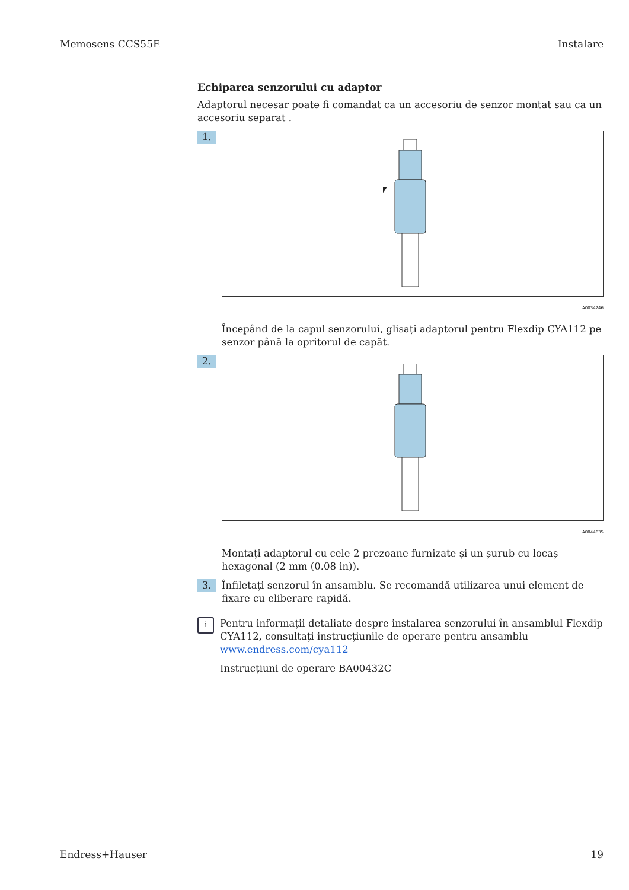Memosens CCS55E Instalare
Echiparea senzorului cu adaptor
Adaptorul necesar poate fi comandat ca un accesoriu de senzor montat sau ca un accesoriu separat .
1.
A0034246
Începând de la capul senzorului, glisați adaptorul pentru Flexdip CYA112 pe senzor până la opritorul de capăt.
2.
A0044635
Montați adaptorul cu cele 2 prezoane furnizate și un șurub cu locaș hexagonal (2 mm (0.08 in)).
3.
Înfiletați senzorul în ansamblu. Se recomandă utilizarea unui element de fixare cu eliberare rapidă.
i
Pentru informații detaliate despre instalarea senzorului în ansamblul Flexdip CYA112, consultați instrucțiunile de operare pentru ansamblu www.endress.com/cya112
Instrucțiuni de operare BA00432C
Endress+Hauser 19